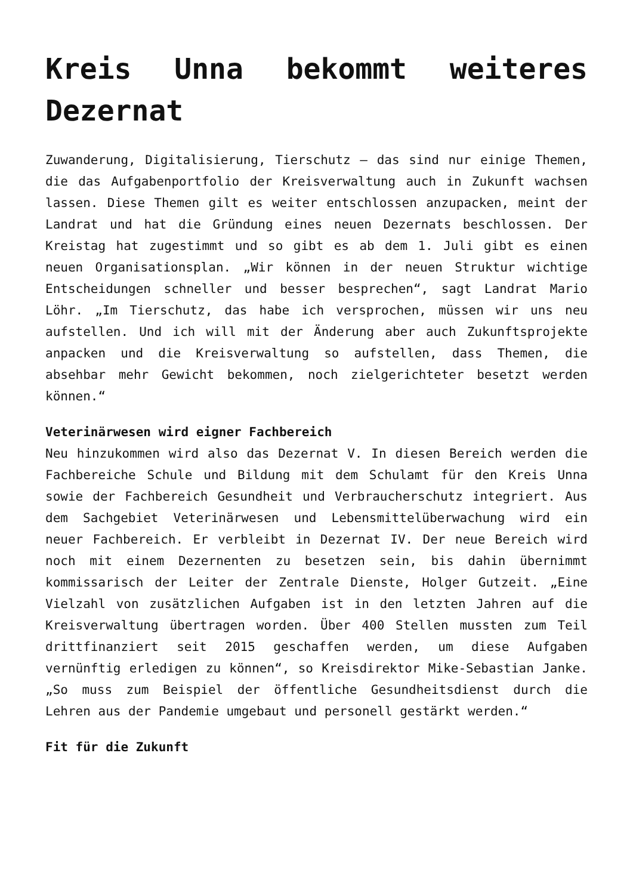Kreis Unna bekommt weiteres Dezernat
Zuwanderung, Digitalisierung, Tierschutz – das sind nur einige Themen, die das Aufgabenportfolio der Kreisverwaltung auch in Zukunft wachsen lassen. Diese Themen gilt es weiter entschlossen anzupacken, meint der Landrat und hat die Gründung eines neuen Dezernats beschlossen. Der Kreistag hat zugestimmt und so gibt es ab dem 1. Juli gibt es einen neuen Organisationsplan. „Wir können in der neuen Struktur wichtige Entscheidungen schneller und besser besprechen“, sagt Landrat Mario Löhr. „Im Tierschutz, das habe ich versprochen, müssen wir uns neu aufstellen. Und ich will mit der Änderung aber auch Zukunftsprojekte anpacken und die Kreisverwaltung so aufstellen, dass Themen, die absehbar mehr Gewicht bekommen, noch zielgerichteter besetzt werden können.“
Veterinärwesen wird eigner Fachbereich
Neu hinzukommen wird also das Dezernat V. In diesen Bereich werden die Fachbereiche Schule und Bildung mit dem Schulamt für den Kreis Unna sowie der Fachbereich Gesundheit und Verbraucherschutz integriert. Aus dem Sachgebiet Veterinärwesen und Lebensmittelüberwachung wird ein neuer Fachbereich. Er verbleibt in Dezernat IV. Der neue Bereich wird noch mit einem Dezernenten zu besetzen sein, bis dahin übernimmt kommissarisch der Leiter der Zentrale Dienste, Holger Gutzeit. „Eine Vielzahl von zusätzlichen Aufgaben ist in den letzten Jahren auf die Kreisverwaltung übertragen worden. Über 400 Stellen mussten zum Teil drittfinanziert seit 2015 geschaffen werden, um diese Aufgaben vernünftig erledigen zu können“, so Kreisdirektor Mike-Sebastian Janke. „So muss zum Beispiel der öffentliche Gesundheitsdienst durch die Lehren aus der Pandemie umgebaut und personell gestärkt werden.“
Fit für die Zukunft